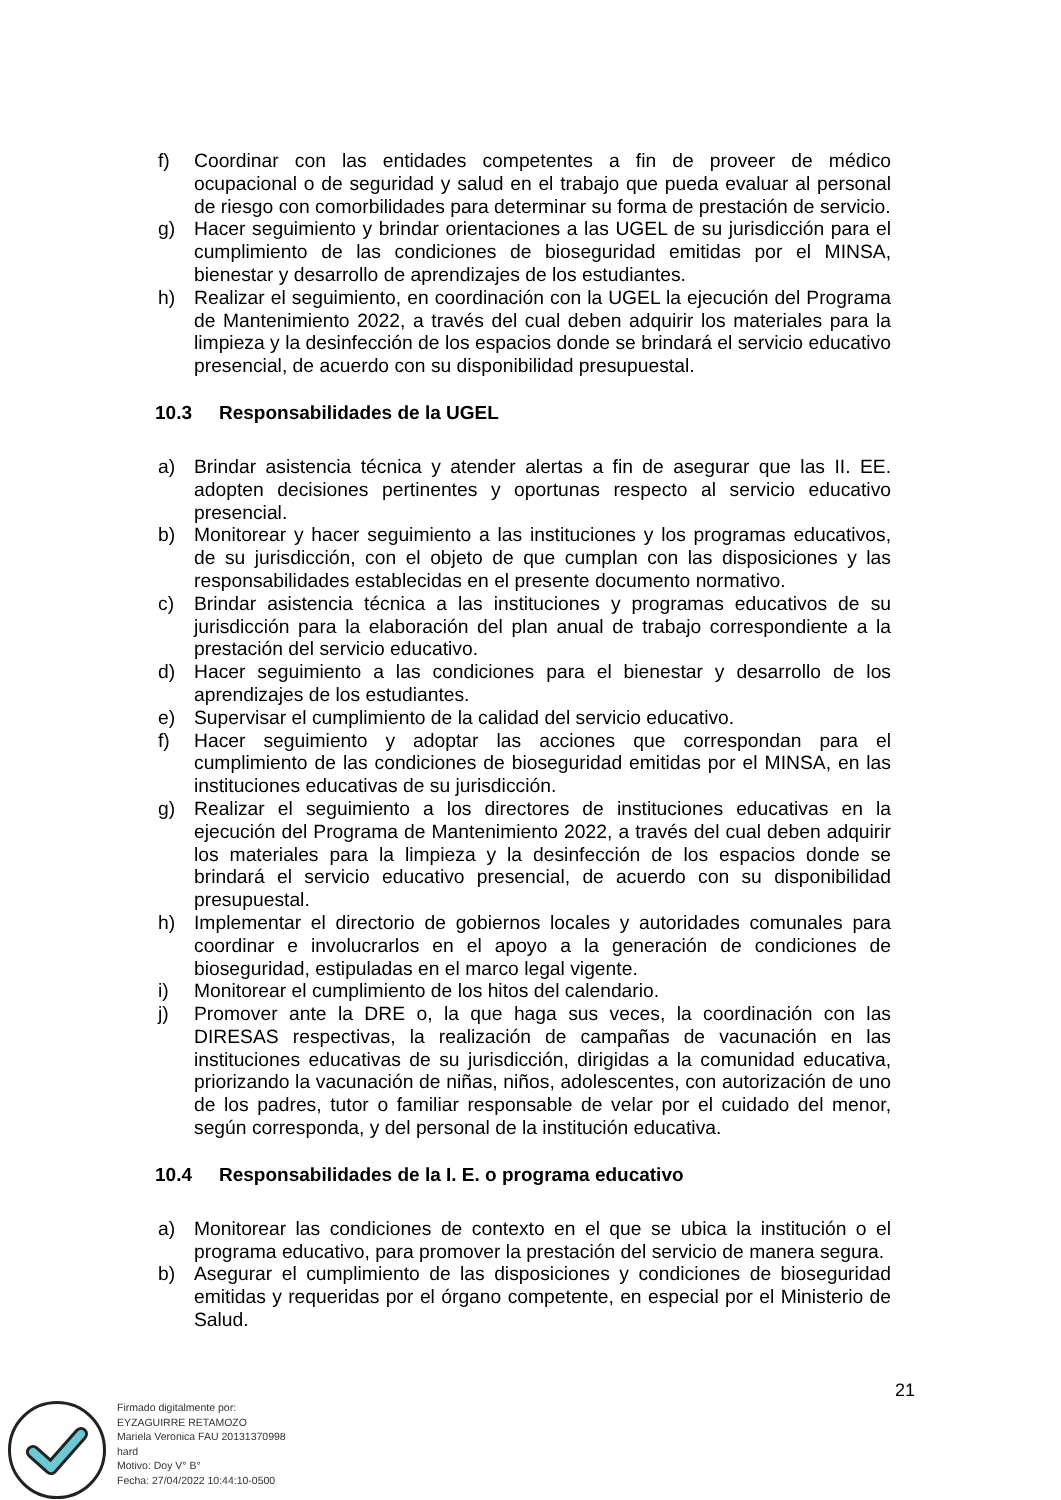f) Coordinar con las entidades competentes a fin de proveer de médico ocupacional o de seguridad y salud en el trabajo que pueda evaluar al personal de riesgo con comorbilidades para determinar su forma de prestación de servicio.
g) Hacer seguimiento y brindar orientaciones a las UGEL de su jurisdicción para el cumplimiento de las condiciones de bioseguridad emitidas por el MINSA, bienestar y desarrollo de aprendizajes de los estudiantes.
h) Realizar el seguimiento, en coordinación con la UGEL la ejecución del Programa de Mantenimiento 2022, a través del cual deben adquirir los materiales para la limpieza y la desinfección de los espacios donde se brindará el servicio educativo presencial, de acuerdo con su disponibilidad presupuestal.
10.3 Responsabilidades de la UGEL
a) Brindar asistencia técnica y atender alertas a fin de asegurar que las II. EE. adopten decisiones pertinentes y oportunas respecto al servicio educativo presencial.
b) Monitorear y hacer seguimiento a las instituciones y los programas educativos, de su jurisdicción, con el objeto de que cumplan con las disposiciones y las responsabilidades establecidas en el presente documento normativo.
c) Brindar asistencia técnica a las instituciones y programas educativos de su jurisdicción para la elaboración del plan anual de trabajo correspondiente a la prestación del servicio educativo.
d) Hacer seguimiento a las condiciones para el bienestar y desarrollo de los aprendizajes de los estudiantes.
e) Supervisar el cumplimiento de la calidad del servicio educativo.
f) Hacer seguimiento y adoptar las acciones que correspondan para el cumplimiento de las condiciones de bioseguridad emitidas por el MINSA, en las instituciones educativas de su jurisdicción.
g) Realizar el seguimiento a los directores de instituciones educativas en la ejecución del Programa de Mantenimiento 2022, a través del cual deben adquirir los materiales para la limpieza y la desinfección de los espacios donde se brindará el servicio educativo presencial, de acuerdo con su disponibilidad presupuestal.
h) Implementar el directorio de gobiernos locales y autoridades comunales para coordinar e involucrarlos en el apoyo a la generación de condiciones de bioseguridad, estipuladas en el marco legal vigente.
i) Monitorear el cumplimiento de los hitos del calendario.
j) Promover ante la DRE o, la que haga sus veces, la coordinación con las DIRESAS respectivas, la realización de campañas de vacunación en las instituciones educativas de su jurisdicción, dirigidas a la comunidad educativa, priorizando la vacunación de niñas, niños, adolescentes, con autorización de uno de los padres, tutor o familiar responsable de velar por el cuidado del menor, según corresponda, y del personal de la institución educativa.
10.4 Responsabilidades de la I. E. o programa educativo
a) Monitorear las condiciones de contexto en el que se ubica la institución o el programa educativo, para promover la prestación del servicio de manera segura.
b) Asegurar el cumplimiento de las disposiciones y condiciones de bioseguridad emitidas y requeridas por el órgano competente, en especial por el Ministerio de Salud.
21
Firmado digitalmente por:
EYZAGUIRRE RETAMOZO
Mariela Veronica FAU 20131370998
hard
Motivo: Doy V° B°
Fecha: 27/04/2022 10:44:10-0500